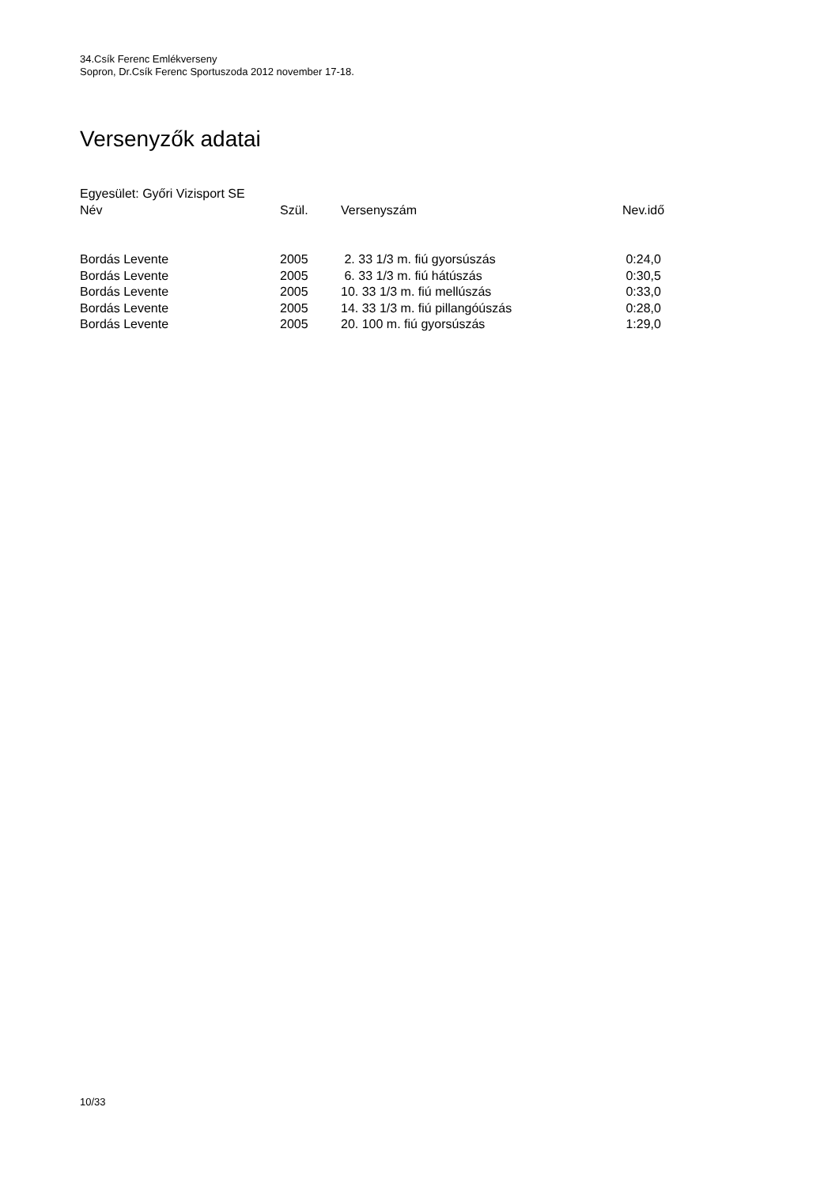34.Csík Ferenc Emlékverseny
Sopron, Dr.Csík Ferenc Sportuszoda 2012 november 17-18.
Versenyzők adatai
Egyesület: Győri Vizisport SE
| Név | Szül. | Versenyszám | Nev.idő |
| --- | --- | --- | --- |
| Bordás Levente | 2005 | 2. 33 1/3 m. fiú gyorsúszás | 0:24,0 |
| Bordás Levente | 2005 | 6. 33 1/3 m. fiú hátúszás | 0:30,5 |
| Bordás Levente | 2005 | 10. 33 1/3 m. fiú mellúszás | 0:33,0 |
| Bordás Levente | 2005 | 14. 33 1/3 m. fiú pillangóúszás | 0:28,0 |
| Bordás Levente | 2005 | 20. 100 m. fiú gyorsúszás | 1:29,0 |
10/33